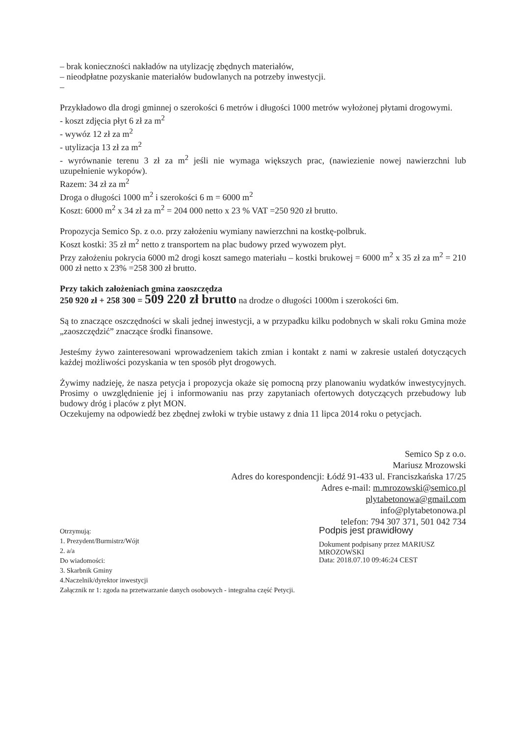– brak konieczności nakładów na utylizację zbędnych materiałów,
– nieodpłatne pozyskanie materiałów budowlanych na potrzeby inwestycji.
–
Przykładowo dla drogi gminnej o szerokości 6 metrów i długości 1000 metrów wyłożonej płytami drogowymi.
- koszt zdjęcia płyt 6 zł za m<sup>2</sup>
- wywóz 12 zł za m<sup>2</sup>
- utylizacja 13 zł za m<sup>2</sup>
- wyrównanie terenu 3 zł za m<sup>2</sup> jeśli nie wymaga większych prac, (nawiezienie nowej nawierzchni lub uzupełnienie wykopów).
Razem: 34 zł za m<sup>2</sup>
Droga o długości 1000 m<sup>2</sup> i szerokości 6 m = 6000 m<sup>2</sup>
Koszt: 6000 m<sup>2</sup> x 34 zł za m<sup>2</sup> = 204 000 netto x 23 % VAT =250 920 zł brutto.
Propozycja Semico Sp. z o.o. przy założeniu wymiany nawierzchni na kostkę-polbruk.
Koszt kostki: 35 zł m<sup>2</sup> netto z transportem na plac budowy przed wywozem płyt.
Przy założeniu pokrycia 6000 m2 drogi koszt samego materiału – kostki brukowej = 6000 m<sup>2</sup> x 35 zł za m<sup>2</sup> = 210 000 zł netto x 23% =258 300 zł brutto.
Przy takich założeniach gmina zaoszczędza
250 920 zł + 258 300 = 509 220 zł brutto na drodze o długości 1000m i szerokości 6m.
Są to znaczące oszczędności w skali jednej inwestycji, a w przypadku kilku podobnych w skali roku Gmina może „zaoszczędzić” znaczące środki finansowe.
Jesteśmy żywo zainteresowani wprowadzeniem takich zmian i kontakt z nami w zakresie ustaleń dotyczących każdej możliwości pozyskania w ten sposób płyt drogowych.
Żywimy nadzieję, że nasza petycja i propozycja okaże się pomocną przy planowaniu wydatków inwestycyjnych. Prosimy o uwzględnienie jej i informowaniu nas przy zapytaniach ofertowych dotyczących przebudowy lub budowy dróg i placów z płyt MON.
Oczekujemy na odpowiedź bez zbędnej zwłoki w trybie ustawy z dnia 11 lipca 2014 roku o petycjach.
Semico Sp z o.o.
Mariusz Mrozowski
Adres do korespondencji: Łódź 91-433 ul. Franciszkańska 17/25
Adres e-mail: m.mrozowski@semico.pl
plytabetonowa@gmail.com
info@plytabetonowa.pl
telefon: 794 307 371, 501 042 734
Otrzymują:
1. Prezydent/Burmistrz/Wójt
2. a/a
Do wiadomości:
3. Skarbnik Gminy
4.Naczelnik/dyrektor inwestycji
Załącznik nr 1: zgoda na przetwarzanie danych osobowych - integralna część Petycji.
Podpis jest prawidłowy
Dokument podpisany przez MARIUSZ MROZOWSKI
Data: 2018.07.10 09:46:24 CEST